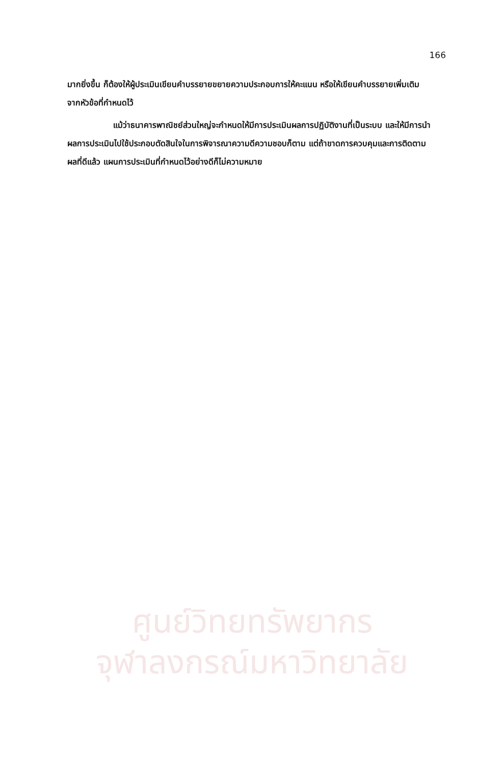166
มากยิ่งขึ้น ก็ต้องให้ผู้ประเมินเขียนคำบรรยายขยายความประกอบการให้คะแนน หรือให้เขียนคำบรรยายเพิ่มเติมจากหัวข้อที่กำหนดไว้
แม้ว่าธนาคารพาณิชย์ส่วนใหญ่จะกำหนดให้มีการประเมินผลการปฏิบัติงานที่เป็นระบบ และให้มีการนำผลการประเมินไปใช้ประกอบตัดสินใจในการพิจารณาความดีความชอบก็ตาม แต่ถ้าขาดการควบคุมและการติดตามผลที่ดีแล้ว แผนการประเมินที่กำหนดไว้อย่างดีก็ไม่ความหมาย
ศูนย์วิทยทรัพยากร
จุฬาลงกรณ์มหาวิทยาลัย